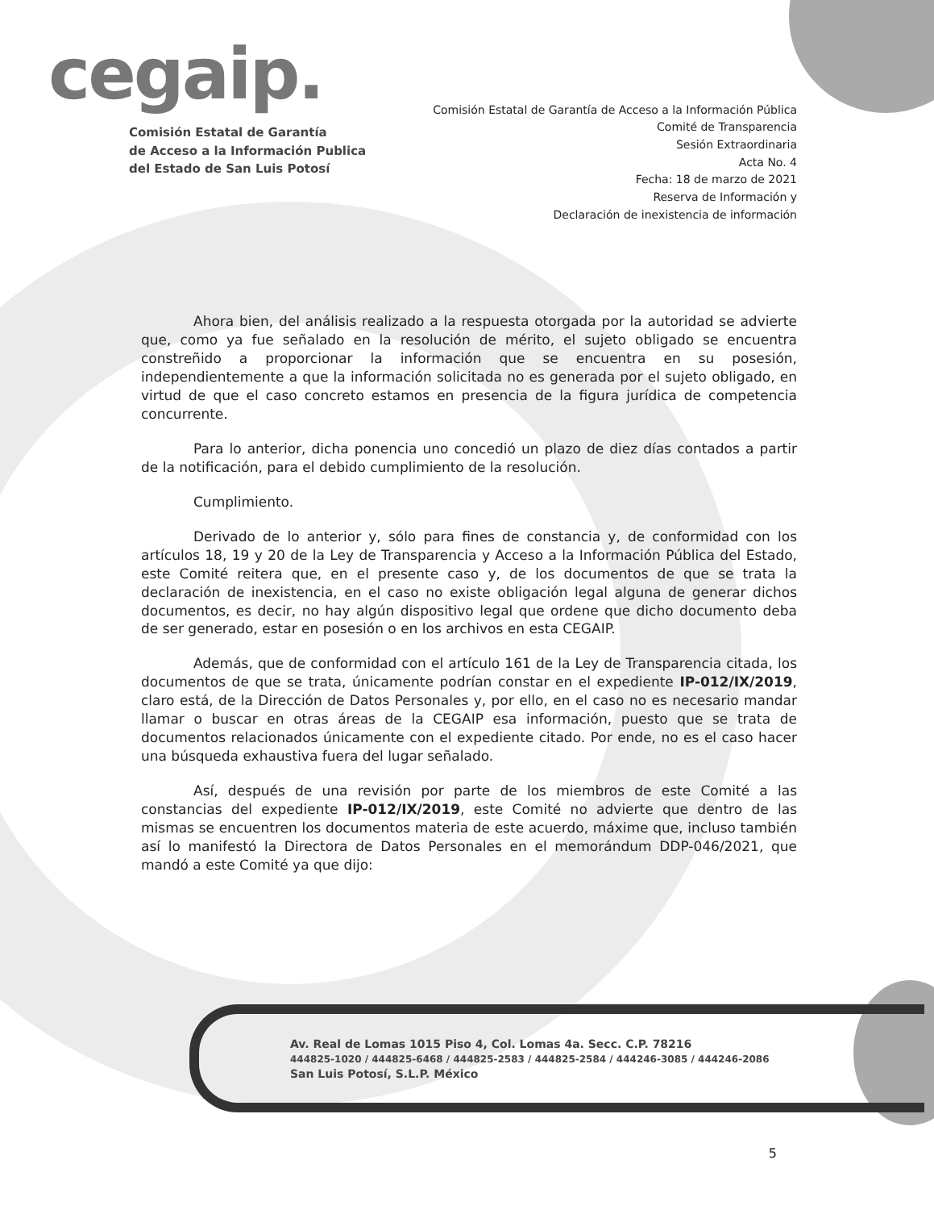cegaip.
Comisión Estatal de Garantía
de Acceso a la Información Publica
del Estado de San Luis Potosí
Comisión Estatal de Garantía de Acceso a la Información Pública
Comité de Transparencia
Sesión Extraordinaria
Acta No. 4
Fecha: 18 de marzo de 2021
Reserva de Información y
Declaración de inexistencia de información
Ahora bien, del análisis realizado a la respuesta otorgada por la autoridad se advierte que, como ya fue señalado en la resolución de mérito, el sujeto obligado se encuentra constreñido a proporcionar la información que se encuentra en su posesión, independientemente a que la información solicitada no es generada por el sujeto obligado, en virtud de que el caso concreto estamos en presencia de la figura jurídica de competencia concurrente.
Para lo anterior, dicha ponencia uno concedió un plazo de diez días contados a partir de la notificación, para el debido cumplimiento de la resolución.
Cumplimiento.
Derivado de lo anterior y, sólo para fines de constancia y, de conformidad con los artículos 18, 19 y 20 de la Ley de Transparencia y Acceso a la Información Pública del Estado, este Comité reitera que, en el presente caso y, de los documentos de que se trata la declaración de inexistencia, en el caso no existe obligación legal alguna de generar dichos documentos, es decir, no hay algún dispositivo legal que ordene que dicho documento deba de ser generado, estar en posesión o en los archivos en esta CEGAIP.
Además, que de conformidad con el artículo 161 de la Ley de Transparencia citada, los documentos de que se trata, únicamente podrían constar en el expediente IP-012/IX/2019, claro está, de la Dirección de Datos Personales y, por ello, en el caso no es necesario mandar llamar o buscar en otras áreas de la CEGAIP esa información, puesto que se trata de documentos relacionados únicamente con el expediente citado. Por ende, no es el caso hacer una búsqueda exhaustiva fuera del lugar señalado.
Así, después de una revisión por parte de los miembros de este Comité a las constancias del expediente IP-012/IX/2019, este Comité no advierte que dentro de las mismas se encuentren los documentos materia de este acuerdo, máxime que, incluso también así lo manifestó la Directora de Datos Personales en el memorándum DDP-046/2021, que mandó a este Comité ya que dijo:
Av. Real de Lomas 1015 Piso 4, Col. Lomas 4a. Secc. C.P. 78216
444825-1020 / 444825-6468 / 444825-2583 / 444825-2584 / 444246-3085 / 444246-2086
San Luis Potosí, S.L.P. México
5